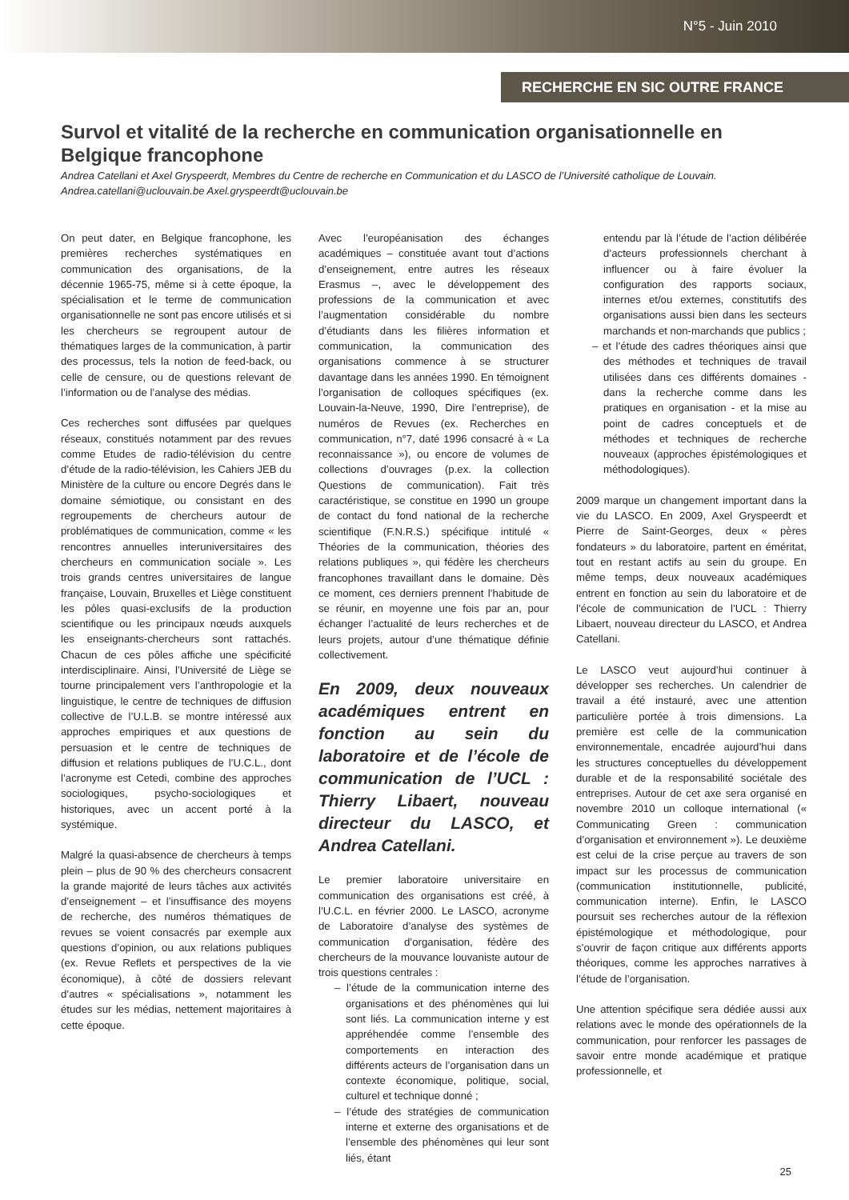N°5 - Juin 2010
RECHERCHE EN SIC OUTRE FRANCE
Survol et vitalité de la recherche en communication organisationnelle en Belgique francophone
Andrea Catellani et Axel Gryspeerdt, Membres du Centre de recherche en Communication et du LASCO de l’Université catholique de Louvain. Andrea.catellani@uclouvain.be Axel.gryspeerdt@uclouvain.be
On peut dater, en Belgique francophone, les premières recherches systématiques en communication des organisations, de la décennie 1965-75, même si à cette époque, la spécialisation et le terme de communication organisationnelle ne sont pas encore utilisés et si les chercheurs se regroupent autour de thématiques larges de la communication, à partir des processus, tels la notion de feed-back, ou celle de censure, ou de questions relevant de l’information ou de l’analyse des médias.
Ces recherches sont diffusées par quelques réseaux, constitués notamment par des revues comme Etudes de radio-télévision du centre d’étude de la radio-télévision, les Cahiers JEB du Ministère de la culture ou encore Degrés dans le domaine sémiotique, ou consistant en des regroupements de chercheurs autour de problématiques de communication, comme « les rencontres annuelles interuniversitaires des chercheurs en communication sociale ». Les trois grands centres universitaires de langue française, Louvain, Bruxelles et Liège constituent les pôles quasi-exclusifs de la production scientifique ou les principaux nœuds auxquels les enseignants-chercheurs sont rattachés. Chacun de ces pôles affiche une spécificité interdisciplinaire. Ainsi, l’Université de Liège se tourne principalement vers l’anthropologie et la linguistique, le centre de techniques de diffusion collective de l’U.L.B. se montre intéressé aux approches empiriques et aux questions de persuasion et le centre de techniques de diffusion et relations publiques de l’U.C.L., dont l’acronyme est Cetedi, combine des approches sociologiques, psycho-sociologiques et historiques, avec un accent porté à la systémique.
Malgré la quasi-absence de chercheurs à temps plein – plus de 90 % des chercheurs consacrent la grande majorité de leurs tâches aux activités d’enseignement – et l’insuffisance des moyens de recherche, des numéros thématiques de revues se voient consacrés par exemple aux questions d’opinion, ou aux relations publiques (ex. Revue Reflets et perspectives de la vie économique), à côté de dossiers relevant d’autres « spécialisations », notamment les études sur les médias, nettement majoritaires à cette époque.
Avec l’européanisation des échanges académiques – constituée avant tout d’actions d’enseignement, entre autres les réseaux Erasmus –, avec le développement des professions de la communication et avec l’augmentation considérable du nombre d’étudiants dans les filières information et communication, la communication des organisations commence à se structurer davantage dans les années 1990. En témoignent l’organisation de colloques spécifiques (ex. Louvain-la-Neuve, 1990, Dire l’entreprise), de numéros de Revues (ex. Recherches en communication, n°7, daté 1996 consacré à « La reconnaissance »), ou encore de volumes de collections d’ouvrages (p.ex. la collection Questions de communication). Fait très caractéristique, se constitue en 1990 un groupe de contact du fond national de la recherche scientifique (F.N.R.S.) spécifique intitulé « Théories de la communication, théories des relations publiques », qui fédère les chercheurs francophones travaillant dans le domaine. Dès ce moment, ces derniers prennent l’habitude de se réunir, en moyenne une fois par an, pour échanger l’actualité de leurs recherches et de leurs projets, autour d’une thématique définie collectivement.
En 2009, deux nouveaux académiques entrent en fonction au sein du laboratoire et de l’école de communication de l’UCL : Thierry Libaert, nouveau directeur du LASCO, et Andrea Catellani.
Le premier laboratoire universitaire en communication des organisations est créé, à l’U.C.L. en février 2000. Le LASCO, acronyme de Laboratoire d’analyse des systèmes de communication d’organisation, fédère des chercheurs de la mouvance louvaniste autour de trois questions centrales :
– l’étude de la communication interne des organisations et des phénomènes qui lui sont liés. La communication interne y est appréhendée comme l’ensemble des comportements en interaction des différents acteurs de l’organisation dans un contexte économique, politique, social, culturel et technique donné ;
– l’étude des stratégies de communication interne et externe des organisations et de l’ensemble des phénomènes qui leur sont liés, étant
entendu par là l’étude de l’action délibérée d’acteurs professionnels cherchant à influencer ou à faire évoluer la configuration des rapports sociaux, internes et/ou externes, constitutifs des organisations aussi bien dans les secteurs marchands et non-marchands que publics ;
– et l’étude des cadres théoriques ainsi que des méthodes et techniques de travail utilisées dans ces différents domaines - dans la recherche comme dans les pratiques en organisation - et la mise au point de cadres conceptuels et de méthodes et techniques de recherche nouveaux (approches épistémologiques et méthodologiques).
2009 marque un changement important dans la vie du LASCO. En 2009, Axel Gryspeerdt et Pierre de Saint-Georges, deux « pères fondateurs » du laboratoire, partent en éméritat, tout en restant actifs au sein du groupe. En même temps, deux nouveaux académiques entrent en fonction au sein du laboratoire et de l’école de communication de l’UCL : Thierry Libaert, nouveau directeur du LASCO, et Andrea Catellani.
Le LASCO veut aujourd’hui continuer à développer ses recherches. Un calendrier de travail a été instauré, avec une attention particulière portée à trois dimensions. La première est celle de la communication environnementale, encadrée aujourd’hui dans les structures conceptuelles du développement durable et de la responsabilité sociétale des entreprises. Autour de cet axe sera organisé en novembre 2010 un colloque international (« Communicating Green : communication d’organisation et environnement »). Le deuxième est celui de la crise perçue au travers de son impact sur les processus de communication (communication institutionnelle, publicité, communication interne). Enfin, le LASCO poursuit ses recherches autour de la réflexion épistémologique et méthodologique, pour s’ouvrir de façon critique aux différents apports théoriques, comme les approches narratives à l’étude de l’organisation.
Une attention spécifique sera dédiée aussi aux relations avec le monde des opérationnels de la communication, pour renforcer les passages de savoir entre monde académique et pratique professionnelle, et
25